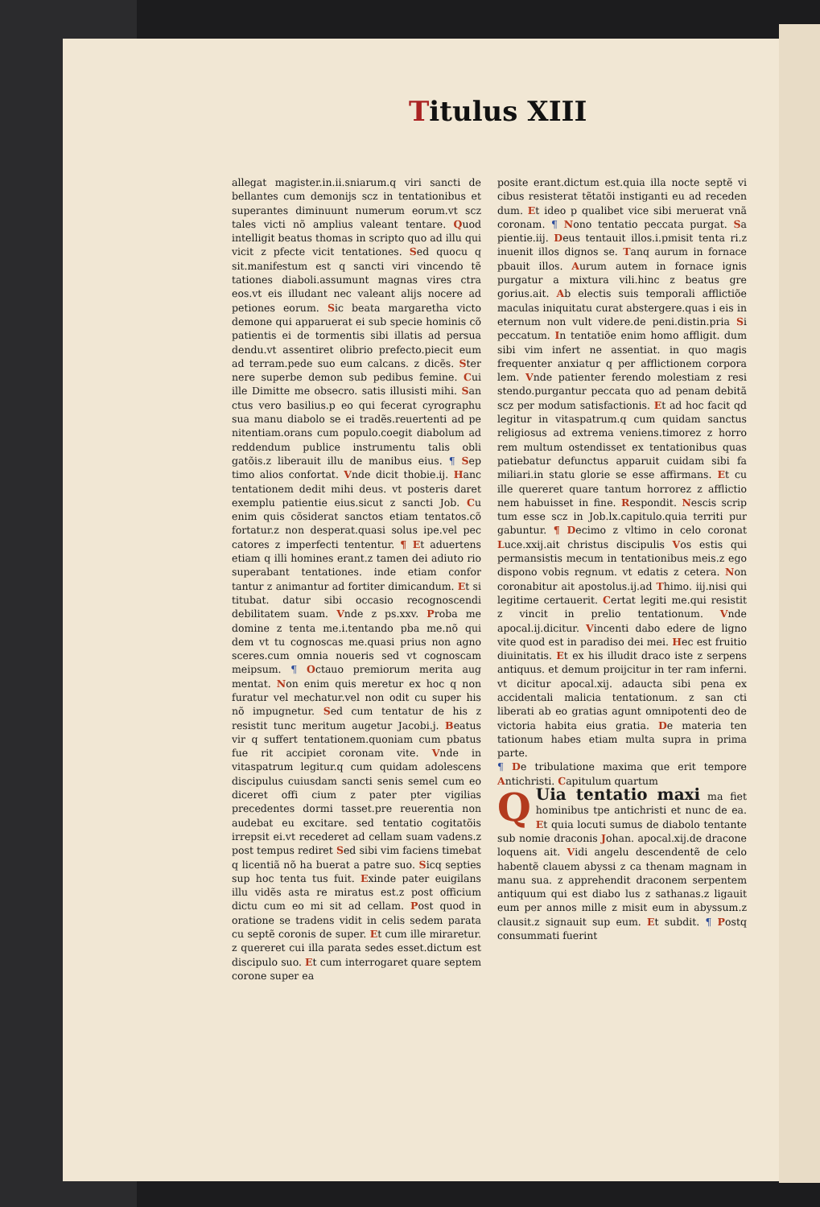Titulus XIII
allegat magister.in.ii.sniarum.q viri sancti de bellantes cum demonijs scz in tentationibus et superantes diminuunt numerum eorum.vt scz tales victi nõ amplius valeant tentare. Quod intelligit beatus thomas in scripto quo ad illu qui vicit z pfecte vicit tentationes. Sed quocu q sit.manifestum est q sancti viri vincendo tẽ tationes diaboli.assumunt magnas vires ctra eos.vt eis illudant nec valeant alijs nocere ad petiones eorum. Sic beata margaretha victo demone qui apparuerat ei sub specie hominis cõ patientis ei de tormentis sibi illatis ad persua dendu.vt assentiret olibrio prefecto.piecit eum ad terram.pede suo eum calcans. z dicẽs. Ster nere superbe demon sub pedibus femine. Cui ille Dimitte me obsecro. satis illusisti mihi. San ctus vero basilius.p eo qui fecerat cyrographu sua manu diabolo se ei tradẽs.reuertenti ad pe nitentiam.orans cum populo.coegit diabolum ad reddendum publice instrumentu talis obli gatõis.z liberauit illu de manibus eius. ¶ Sep timo alios confortat. Vnde dicit thobie.ij. Hanc tentationem dedit mihi deus. vt posteris daret exemplu patientie eius.sicut z sancti Job. Cu enim quis cõsiderat sanctos etiam tentatos.cõ fortatur.z non desperat.quasi solus ipe.vel pec catores z imperfecti tententur. ¶ Et aduertens etiam q illi homines erant.z tamen dei adiuto rio superabant tentationes. inde etiam confor tantur z animantur ad fortiter dimicandum. Et si titubat. datur sibi occasio recognoscendi debilitatem suam. Vnde z ps.xxv. Proba me domine z tenta me.i.tentando pba me.nõ qui dem vt tu cognoscas me.quasi prius non agno sceres.cum omnia noueris sed vt cognoscam meipsum. ¶ Octauo premiorum merita aug mentat. Non enim quis meretur ex hoc q non furatur vel mechatur.vel non odit cu super his nõ impugnetur. Sed cum tentatur de his z resistit tunc meritum augetur Jacobi.j. Beatus vir q suffert tentationem.quoniam cum pbatus fue rit accipiet coronam vite. Vnde in vitaspatrum legitur.q cum quidam adolescens discipulus cuiusdam sancti senis semel cum eo diceret offi cium z pater pter vigilias precedentes dormi tasset.pre reuerentia non audebat eu excitare. sed tentatio cogitatõis irrepsit ei.vt recederet ad cellam suam vadens.z post tempus rediret Sed sibi vim faciens timebat q licentiã nõ ha buerat a patre suo. Sicq septies sup hoc tenta tus fuit. Exinde pater euigilans illu vidẽs asta re miratus est.z post officium dictu cum eo mi sit ad cellam. Post quod in oratione se tradens vidit in celis sedem parata cu septẽ coronis de super. Et cum ille miraretur. z quereret cui illa parata sedes esset.dictum est discipulo suo. Et cum interrogaret quare septem corone super ea
posite erant.dictum est.quia illa nocte septẽ vi cibus resisterat tẽtatõi instiganti eu ad receden dum. Et ideo p qualibet vice sibi meruerat vnã coronam. ¶ Nono tentatio peccata purgat. Sa pientie.iij. Deus tentauit illos.i.pmisit tenta ri.z inuenit illos dignos se. Tanq aurum in fornace pbauit illos. Aurum autem in fornace ignis purgatur a mixtura vili.hinc z beatus gre gorius.ait. Ab electis suis temporali afflictiõe maculas iniquitatu curat abstergere.quas i eis in eternum non vult videre.de peni.distin.pria Si peccatum. In tentatiõe enim homo affligit. dum sibi vim infert ne assentiat. in quo magis frequenter anxiatur q per afflictionem corpora lem. Vnde patienter ferendo molestiam z resi stendo.purgantur peccata quo ad penam debitã scz per modum satisfactionis. Et ad hoc facit qd legitur in vitaspatrum.q cum quidam sanctus religiosus ad extrema veniens.timorez z horro rem multum ostendisset ex tentationibus quas patiebatur defunctus apparuit cuidam sibi fa miliari.in statu glorie se esse affirmans. Et cu ille quereret quare tantum horrorez z afflictio nem habuisset in fine. Respondit. Nescis scrip tum esse scz in Job.lx.capitulo.quia territi pur gabuntur. ¶ Decimo z vltimo in celo coronat Luce.xxij.ait christus discipulis Vos estis qui permansistis mecum in tentationibus meis.z ego dispono vobis regnum. vt edatis z cetera. Non coronabitur ait apostolus.ij.ad Thimo. iij.nisi qui legitime certauerit. Certat legiti me.qui resistit z vincit in prelio tentationum. Vnde apocal.ij.dicitur. Vincenti dabo edere de ligno vite quod est in paradiso dei mei. Hec est fruitio diuinitatis. Et ex his illudit draco iste z serpens antiquus. et demum proijcitur in ter ram inferni. vt dicitur apocal.xij. adaucta sibi pena ex accidentali malicia tentationum. z san cti liberati ab eo gratias agunt omnipotenti deo de victoria habita eius gratia. De materia ten tationum habes etiam multa supra in prima parte.
¶ De tribulatione maxima que erit tempore Antichristi. Capitulum quartum
QUia tentatio maxi ma fiet hominibus tpe antichristi et nunc de ea. Et quia locuti sumus de diabolo tentante sub nomie draconis Johan. apocal.xij.de dracone loquens ait. Vidi angelu descendentẽ de celo habentẽ clauem abyssi z ca thenam magnam in manu sua. z apprehendit draconem serpentem antiquum qui est diabo lus z sathanas.z ligauit eum per annos mille z misit eum in abyssum.z clausit.z signauit sup eum. Et subdit. ¶ Postq consummati fuerint